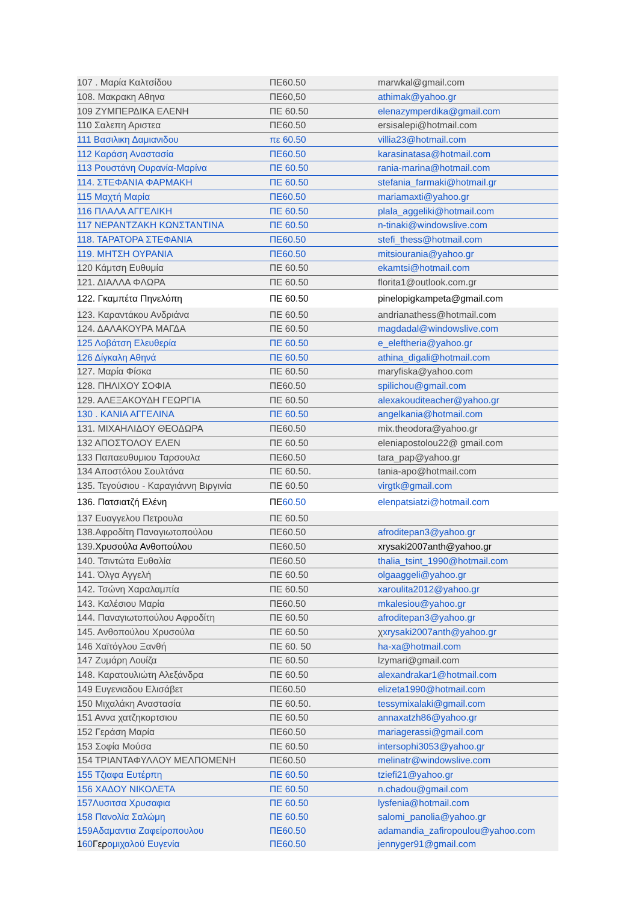| 107 . Μαρία Καλτσίδου | ΠΕ60.50 | marwkal@gmail.com |
| 108. Μακρακη Αθηνα | ΠΕ60,50 | athimak@yahoo.gr |
| 109 ΖΥΜΠΕΡΔΙΚΑ ΕΛΕΝΗ | ΠΕ 60.50 | elenazymperdika@gmail.com |
| 110 Σαλεπη Αριστεα | ΠΕ60.50 | ersisalepi@hotmail.com |
| 111 Βασιλικη Δαμιανιδου | πε 60.50 | villia23@hotmail.com |
| 112 Καράση Αναστασία | ΠΕ60.50 | karasinatasa@hotmail.com |
| 113 Ρουστάνη Ουρανία-Μαρίνα | ΠΕ 60.50 | rania-marina@hotmail.com |
| 114. ΣΤΕΦΑΝΙΑ ΦΑΡΜΑΚΗ | ΠΕ 60.50 | stefania_farmaki@hotmail.gr |
| 115 Μαχτή Μαρία | ΠΕ60.50 | mariamaxti@yahoo.gr |
| 116 ΠΛΑΛΑ ΑΓΓΕΛΙΚΗ | ΠΕ 60.50 | plala_aggeliki@hotmail.com |
| 117 ΝΕΡΑΝΤΖΑΚΗ ΚΩΝΣΤΑΝΤΙΝΑ | ΠΕ 60.50 | n-tinaki@windowslive.com |
| 118. ΤΑΡΑΤΟΡΑ ΣΤΕΦΑΝΙΑ | ΠΕ60.50 | stefi_thess@hotmail.com |
| 119. ΜΗΤΣΗ ΟΥΡΑΝΙΑ | ΠΕ60.50 | mitsiourania@yahoo.gr |
| 120 Κάμτση Ευθυμία | ΠΕ 60.50 | ekamtsi@hotmail.com |
| 121. ΔΙΑΛΛΑ ΦΛΩΡΑ | ΠΕ 60.50 | florita1@outlook.com.gr |
| 122. Γκαμπέτα Πηνελόπη | ΠΕ 60.50 | pinelopigkampeta@gmail.com |
| 123. Καραντάκου Ανδριάνα | ΠΕ 60.50 | andrianathess@hotmail.com |
| 124. ΔΑΛΑΚΟΥΡΑ ΜΑΓΔΑ | ΠΕ 60.50 | magdadal@windowslive.com |
| 125 Λοβάτση Ελευθερία | ΠΕ 60.50 | e_eleftheria@yahoo.gr |
| 126 Δίγκαλη Αθηνά | ΠΕ 60.50 | athina_digali@hotmail.com |
| 127. Μαρία Φίσκα | ΠΕ 60.50 | maryfiska@yahoo.com |
| 128. ΠΗΛΙΧΟΥ ΣΟΦΙΑ | ΠΕ60.50 | spilichou@gmail.com |
| 129. ΑΛΕΞΑΚΟΥΔΗ ΓΕΩΡΓΙΑ | ΠΕ 60.50 | alexakouditeacher@yahoo.gr |
| 130 . ΚΑΝΙΑ ΑΓΓΕΛΙΝΑ | ΠΕ 60.50 | angelkania@hotmail.com |
| 131. ΜΙΧΑΗΛΙΔΟΥ ΘΕΟΔΩΡΑ | ΠΕ60.50 | mix.theodora@yahoo.gr |
| 132 ΑΠΟΣΤΟΛΟΥ ΕΛΕΝ | ΠΕ 60.50 | eleniapostolou22@ gmail.com |
| 133 Παπαευθυμιου Ταρσουλα | ΠΕ60.50 | tara_pap@yahoo.gr |
| 134 Αποστόλου Σουλτάνα | ΠΕ 60.50. | tania-apo@hotmail.com |
| 135. Τεγούσιου - Καραγιάννη Βιργινία | ΠΕ 60.50 | virgtk@gmail.com |
| 136. Πατσιατζή Ελένη | ΠΕ 60.50 | elenpatsiatzi@hotmail.com |
| 137 Ευαγγελου Πετρουλα | ΠΕ 60.50 | |
| 138.Αφροδίτη Παναγιωτοπούλου | ΠΕ60.50 | afroditepan3@yahoo.gr |
| 139. Χρυσούλα Ανθοπούλου | ΠΕ60.50 | xrysaki2007anth@yahoo.gr |
| 140. Τσιντώτα Ευθαλία | ΠΕ60.50 | thalia_tsint_1990@hotmail.com |
| 141. Όλγα Αγγελή | ΠΕ 60.50 | olgaaggeli@yahoo.gr |
| 142. Τσώνη Χαραλαμπία | ΠΕ 60.50 | xaroulita2012@yahoo.gr |
| 143. Καλέσιου Μαρία | ΠΕ60.50 | mkalesiou@yahoo.gr |
| 144. Παναγιωτοπούλου Αφροδίτη | ΠΕ 60.50 | afroditepan3@yahoo.gr |
| 145. Ανθοπούλου Χρυσούλα | ΠΕ 60.50 | χ xrysaki2007anth@yahoo.gr |
| 146 Χαϊτόγλου Ξανθή | ΠΕ 60. 50 | ha-xa@hotmail.com |
| 147 Ζυμάρη Λουίζα | ΠΕ 60.50 | lzymari@gmail.com |
| 148. Καρατουλιώτη Αλεξάνδρα | ΠΕ 60.50 | alexandrakar1@hotmail.com |
| 149 Ευγενιαδου Ελισάβετ | ΠΕ60.50 | elizeta1990@hotmail.com |
| 150 Μιχαλάκη Αναστασία | ΠΕ 60.50. | tessymixalaki@gmail.com |
| 151 Αννα χατζηκορτσιου | ΠΕ 60.50 | annaxatzh86@yahoo.gr |
| 152 Γεράση Μαρία | ΠΕ60.50 | mariagerassi@gmail.com |
| 153 Σοφία Μούσα | ΠΕ 60.50 | intersophi3053@yahoo.gr |
| 154 ΤΡΙΑΝΤΑΦΥΛΛΟΥ ΜΕΛΠΟΜΕΝΗ | ΠΕ60.50 | melinatr@windowslive.com |
| 155 Τζιαφα Ευτέρπη | ΠΕ 60.50 | tziefi21@yahoo.gr |
| 156 ΧΑΔΟΥ ΝΙΚΟΛΕΤΑ | ΠΕ 60.50 | n.chadou@gmail.com |
| 157Λυσιτσα Χρυσαφια | ΠΕ 60.50 | lysfenia@hotmail.com |
| 158 Πανολία Σαλώμη | ΠΕ 60.50 | salomi_panolia@yahoo.gr |
| 159Αδαμαντια Ζαφείροπουλου | ΠΕ60.50 | adamandia_zafiropoulou@yahoo.com |
| 1 60 Γερ ομιχαλού Ευγενία | ΠΕ60.50 | jennyger91@gmail.com |